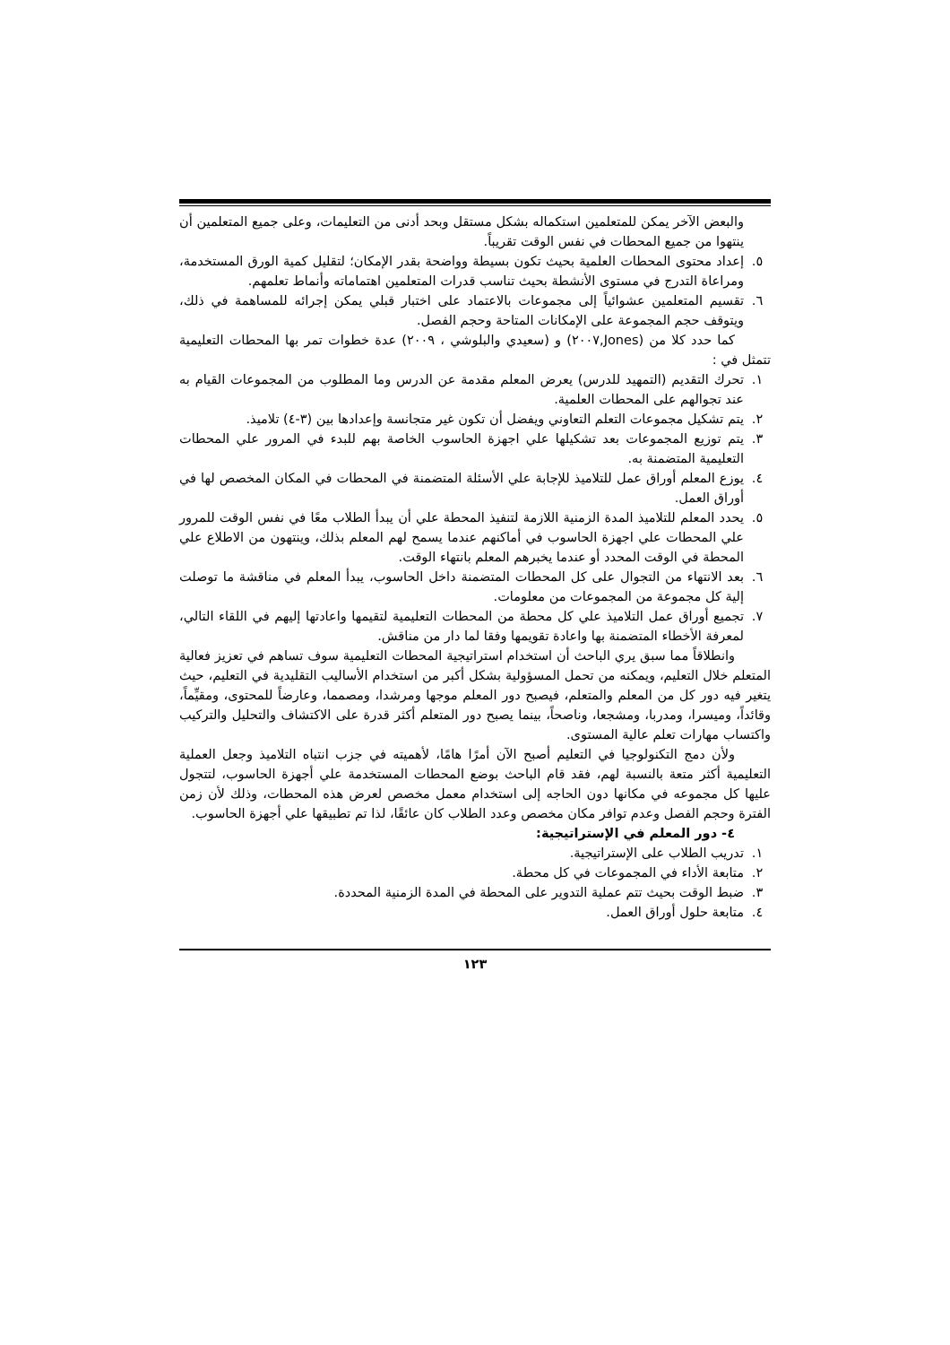والبعض الآخر يمكن للمتعلمين استكماله بشكل مستقل وبحد أدنى من التعليمات، وعلى جميع المتعلمين أن ينتهوا من جميع المحطات في نفس الوقت تقريباً.
٥. إعداد محتوى المحطات العلمية بحيث تكون بسيطة وواضحة بقدر الإمكان؛ لتقليل كمية الورق المستخدمة، ومراعاة التدرج في مستوى الأنشطة بحيث تناسب قدرات المتعلمين اهتماماته وأنماط تعلمهم.
٦. تقسيم المتعلمين عشوائياً إلى مجموعات بالاعتماد على اختبار قبلي يمكن إجرائه للمساهمة في ذلك، ويتوقف حجم المجموعة على الإمكانات المتاحة وحجم الفصل.
كما حدد كلا من (Jones,٢٠٠٧) و (سعيدي والبلوشي ، ٢٠٠٩) عدة خطوات تمر بها المحطات التعليمية تتمثل في :
١. تحرك التقديم (التمهيد للدرس) يعرض المعلم مقدمة عن الدرس وما المطلوب من المجموعات القيام به عند تجوالهم على المحطات العلمية.
٢. يتم تشكيل مجموعات التعلم التعاوني ويفضل أن تكون غير متجانسة وإعدادها بين (٣-٤) تلاميذ.
٣. يتم توزيع المجموعات بعد تشكيلها علي اجهزة الحاسوب الخاصة بهم للبدء في المرور علي المحطات التعليمية المتضمنة به.
٤. يوزع المعلم أوراق عمل للتلاميذ للإجابة علي الأسئلة المتضمنة في المحطات في المكان المخصص لها في أوراق العمل.
٥. يحدد المعلم للتلاميذ المدة الزمنية اللازمة لتنفيذ المحطة علي أن يبدأ الطلاب معًا في نفس الوقت للمرور علي المحطات علي اجهزة الحاسوب في أماكنهم عندما يسمح لهم المعلم بذلك، وينتهون من الاطلاع علي المحطة في الوقت المحدد أو عندما يخبرهم المعلم بانتهاء الوقت.
٦. بعد الانتهاء من التجوال على كل المحطات المتضمنة داخل الحاسوب، يبدأ المعلم في مناقشة ما توصلت إلية كل مجموعة من المجموعات من معلومات.
٧. تجميع أوراق عمل التلاميذ علي كل محطة من المحطات التعليمية لتقيمها واعادتها إليهم في اللقاء التالي، لمعرفة الأخطاء المتضمنة بها واعادة تقويمها وفقا لما دار من مناقش.
وانطلاقاً مما سبق يري الباحث أن استخدام استراتيجية المحطات التعليمية سوف تساهم في تعزيز فعالية المتعلم خلال التعليم، ويمكنه من تحمل المسؤولية بشكل أكبر من استخدام الأساليب التقليدية في التعليم، حيث يتغير فيه دور كل من المعلم والمتعلم، فيصبح دور المعلم موجها ومرشدا، ومصمما، وعارضاً للمحتوى، ومقيِّماً، وقائداً، وميسرا، ومدربا، ومشجعا، وناصحاً، بينما يصبح دور المتعلم أكثر قدرة على الاكتشاف والتحليل والتركيب واكتساب مهارات تعلم عالية المستوى.
ولأن دمج التكنولوجيا في التعليم أصبح الآن أمرًا هامًا، لأهميته في جزب انتباه التلاميذ وجعل العملية التعليمية أكثر متعة بالنسبة لهم، فقد قام الباحث بوضع المحطات المستخدمة علي أجهزة الحاسوب، لتتجول عليها كل مجموعه في مكانها دون الحاجه إلى استخدام معمل مخصص لعرض هذه المحطات، وذلك لأن زمن الفترة وحجم الفصل وعدم توافر مكان مخصص وعدد الطلاب كان عائقًا، لذا تم تطبيقها علي أجهزة الحاسوب.
٤- دور المعلم في الإستراتيجية:
١. تدريب الطلاب على الإستراتيجية.
٢. متابعة الأداء في المجموعات في كل محطة.
٣. ضبط الوقت بحيث تتم عملية التدوير على المحطة في المدة الزمنية المحددة.
٤. متابعة حلول أوراق العمل.
١٢٣